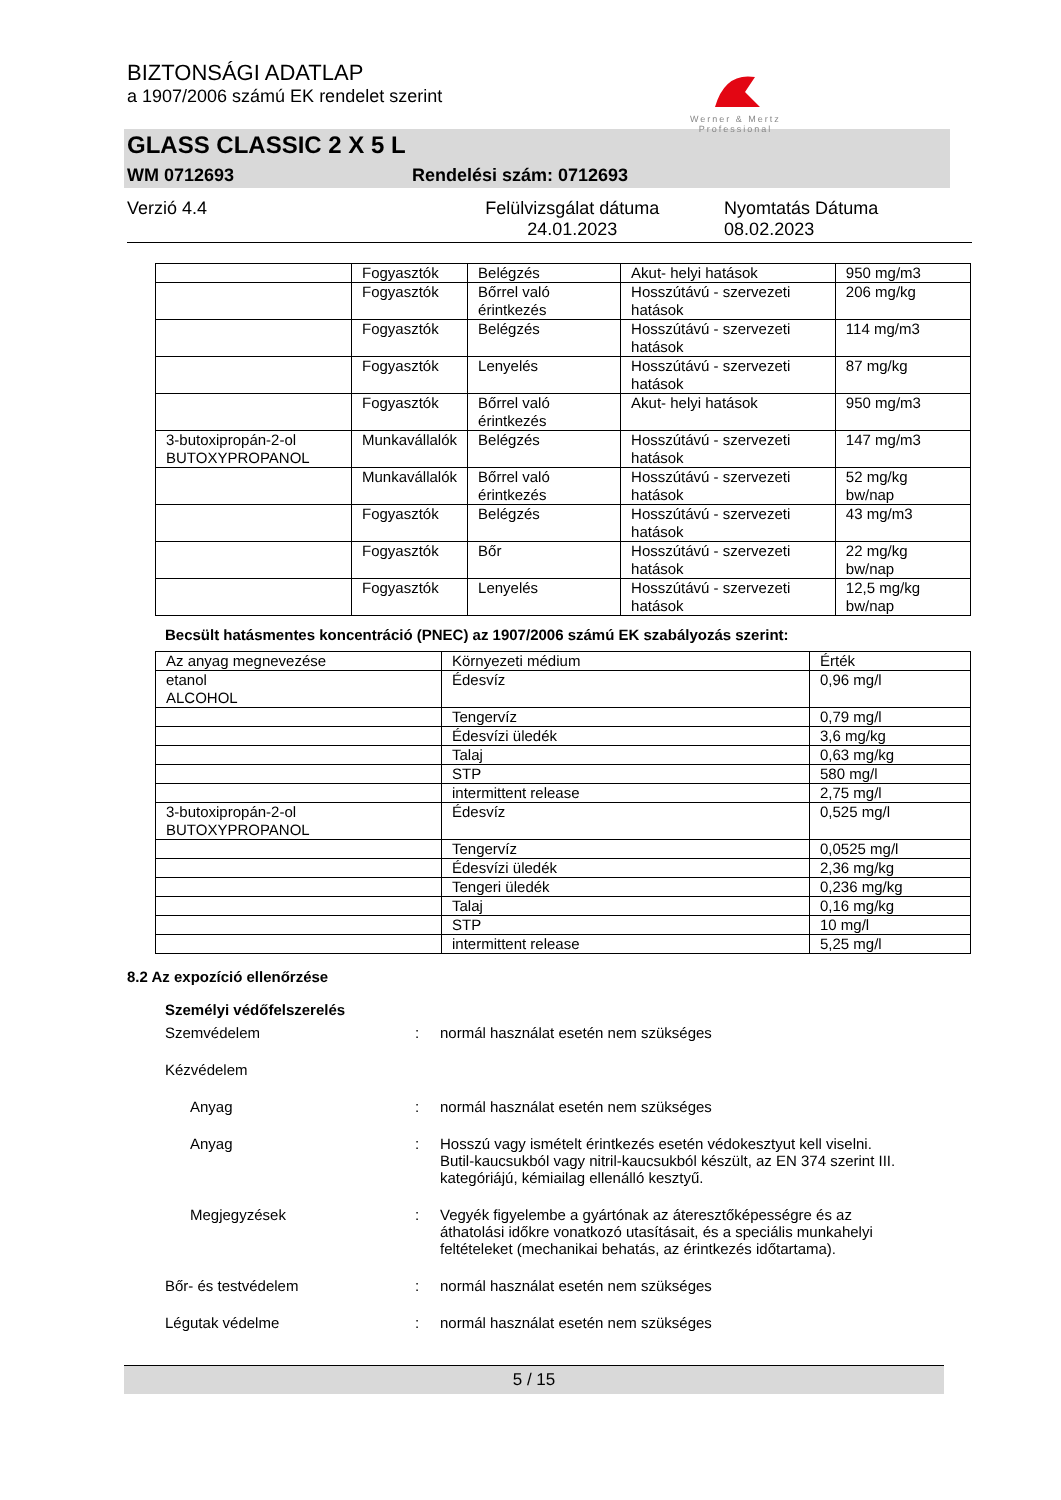BIZTONSÁGI ADATLAP
a 1907/2006 számú EK rendelet szerint
Werner & Mertz
Professional
GLASS CLASSIC 2 X 5 L
WM 0712693 Rendelési szám: 0712693
Verzió 4.4 Felülvizsgálat dátuma 24.01.2023 Nyomtatás Dátuma 08.02.2023
| | Fogyasztók | Belégzés | Akut- helyi hatások | 950 mg/m3 |
| | Fogyasztók | Bőrrel való érintkezés | Hosszútávú - szervezeti hatások | 206 mg/kg |
| | Fogyasztók | Belégzés | Hosszútávú - szervezeti hatások | 114 mg/m3 |
| | Fogyasztók | Lenyelés | Hosszútávú - szervezeti hatások | 87 mg/kg |
| | Fogyasztók | Bőrrel való érintkezés | Akut- helyi hatások | 950 mg/m3 |
| 3-butoxipropán-2-ol BUTOXYPROPANOL | Munkavállalók | Belégzés | Hosszútávú - szervezeti hatások | 147 mg/m3 |
| | Munkavállalók | Bőrrel való érintkezés | Hosszútávú - szervezeti hatások | 52 mg/kg bw/nap |
| | Fogyasztók | Belégzés | Hosszútávú - szervezeti hatások | 43 mg/m3 |
| | Fogyasztók | Bőr | Hosszútávú - szervezeti hatások | 22 mg/kg bw/nap |
| | Fogyasztók | Lenyelés | Hosszútávú - szervezeti hatások | 12,5 mg/kg bw/nap |
Becsült hatásmentes koncentráció (PNEC) az 1907/2006 számú EK szabályozás szerint:
| Az anyag megnevezése | Környezeti médium | Érték |
| etanol ALCOHOL | Édesvíz | 0,96 mg/l |
| | Tengervíz | 0,79 mg/l |
| | Édesvízi üledék | 3,6 mg/kg |
| | Talaj | 0,63 mg/kg |
| | STP | 580 mg/l |
| | intermittent release | 2,75 mg/l |
| 3-butoxipropán-2-ol BUTOXYPROPANOL | Édesvíz | 0,525 mg/l |
| | Tengervíz | 0,0525 mg/l |
| | Édesvízi üledék | 2,36 mg/kg |
| | Tengeri üledék | 0,236 mg/kg |
| | Talaj | 0,16 mg/kg |
| | STP | 10 mg/l |
| | intermittent release | 5,25 mg/l |
8.2 Az expozíció ellenőrzése
Személyi védőfelszerelés
Szemvédelem : normál használat esetén nem szükséges
Kézvédelem
Anyag : normál használat esetén nem szükséges
Anyag : Hosszú vagy ismételt érintkezés esetén védokesztyut kell viselni. Butil-kaucsukból vagy nitril-kaucsukból készült, az EN 374 szerint III. kategóriájú, kémiailag ellenálló kesztyű.
Megjegyzések : Vegyék figyelembe a gyártónak az áteresztőképességre és az áthatolási időkre vonatkozó utasításait, és a speciális munkahelyi feltételeket (mechanikai behatás, az érintkezés időtartama).
Bőr- és testvédelem : normál használat esetén nem szükséges
Légutak védelme : normál használat esetén nem szükséges
5 / 15